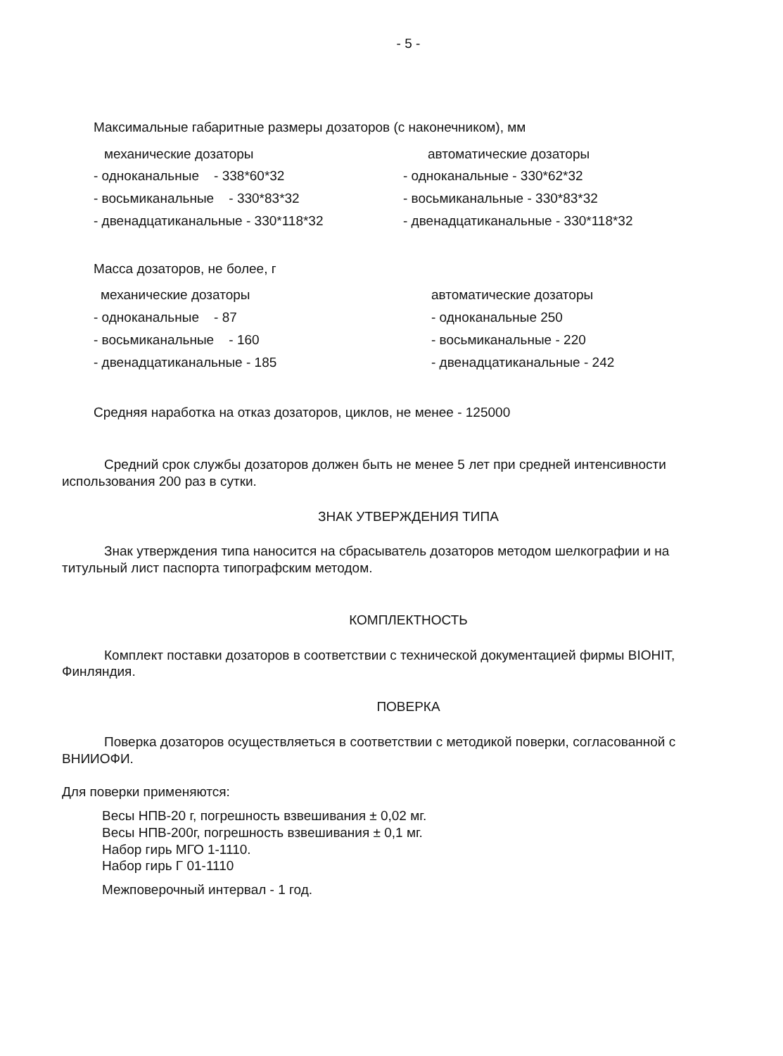- 5 -
Максимальные габаритные размеры дозаторов (с наконечником), мм
механические дозаторы
- одноканальные - 338*60*32
- восьмиканальные - 330*83*32
- двенадцатиканальные - 330*118*32
автоматические дозаторы
- одноканальные - 330*62*32
- восьмиканальные - 330*83*32
- двенадцатиканальные - 330*118*32
Масса дозаторов, не более, г
механические дозаторы
- одноканальные - 87
- восьмиканальные - 160
- двенадцатиканальные - 185
автоматические дозаторы
- одноканальные 250
- восьмиканальные - 220
- двенадцатиканальные - 242
Средняя наработка на отказ дозаторов, циклов, не менее - 125000
Средний срок службы дозаторов должен быть не менее 5 лет при средней интенсивности использования 200 раз в сутки.
ЗНАК УТВЕРЖДЕНИЯ ТИПА
Знак утверждения типа наносится на сбрасыватель дозаторов методом шелкографии и на титульный лист паспорта типографским методом.
КОМПЛЕКТНОСТЬ
Комплект поставки дозаторов в соответствии с технической документацией фирмы BIOHIT, Финляндия.
ПОВЕРКА
Поверка дозаторов осуществляеться в соответствии с методикой поверки, согласованной с ВНИИОФИ.
Для поверки применяются:
Весы НПВ-20 г, погрешность взвешивания ± 0,02 мг.
Весы НПВ-200г, погрешность взвешивания ± 0,1 мг.
Набор гирь МГО 1-1110.
Набор гирь Г 01-1110
Межповерочный интервал - 1 год.